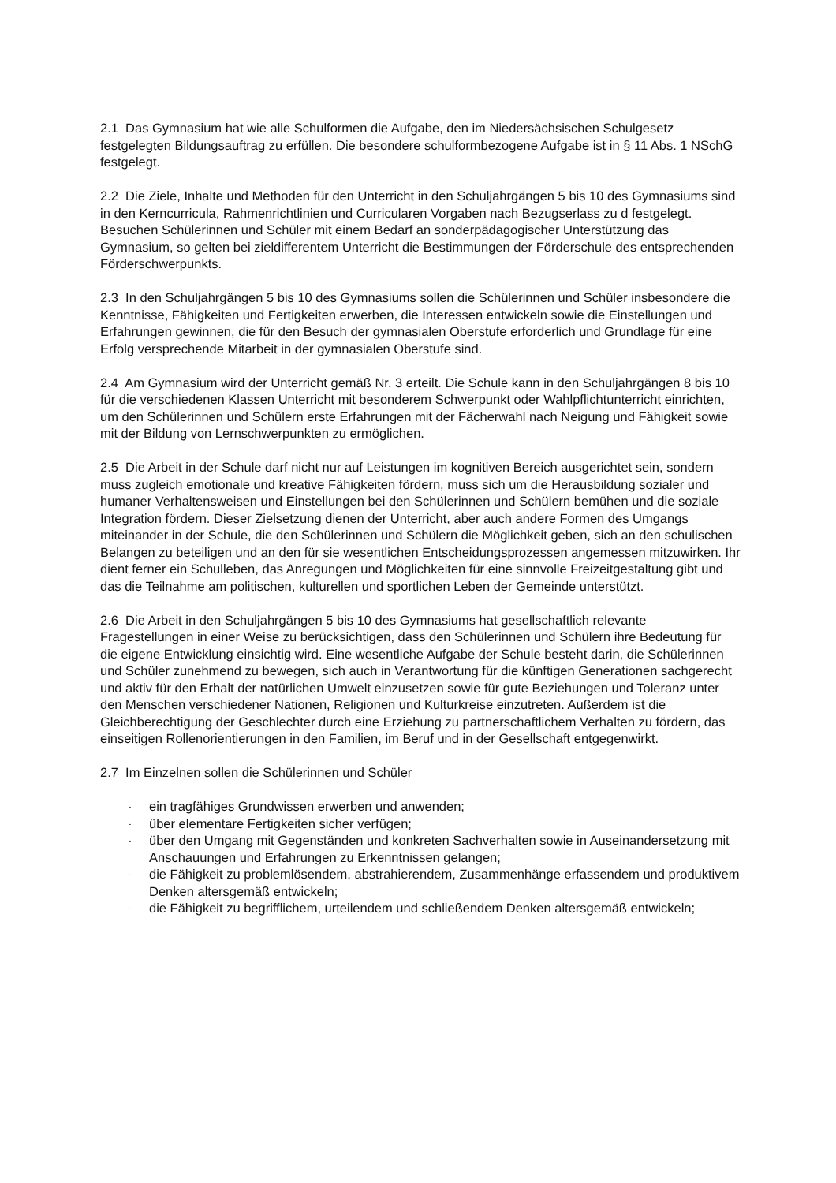2.1 Das Gymnasium hat wie alle Schulformen die Aufgabe, den im Niedersächsischen Schulgesetz festgelegten Bildungsauftrag zu erfüllen. Die besondere schulformbezogene Aufgabe ist in § 11 Abs. 1 NSchG festgelegt.
2.2 Die Ziele, Inhalte und Methoden für den Unterricht in den Schuljahrgängen 5 bis 10 des Gymnasiums sind in den Kerncurricula, Rahmenrichtlinien und Curricularen Vorgaben nach Bezugserlass zu d festgelegt. Besuchen Schülerinnen und Schüler mit einem Bedarf an sonderpädagogischer Unterstützung das Gymnasium, so gelten bei zieldifferentem Unterricht die Bestimmungen der Förderschule des entsprechenden Förderschwerpunkts.
2.3 In den Schuljahrgängen 5 bis 10 des Gymnasiums sollen die Schülerinnen und Schüler insbesondere die Kenntnisse, Fähigkeiten und Fertigkeiten erwerben, die Interessen entwickeln sowie die Einstellungen und Erfahrungen gewinnen, die für den Besuch der gymnasialen Oberstufe erforderlich und Grundlage für eine Erfolg versprechende Mitarbeit in der gymnasialen Oberstufe sind.
2.4 Am Gymnasium wird der Unterricht gemäß Nr. 3 erteilt. Die Schule kann in den Schuljahrgängen 8 bis 10 für die verschiedenen Klassen Unterricht mit besonderem Schwerpunkt oder Wahlpflichtunterricht einrichten, um den Schülerinnen und Schülern erste Erfahrungen mit der Fächerwahl nach Neigung und Fähigkeit sowie mit der Bildung von Lernschwerpunkten zu ermöglichen.
2.5 Die Arbeit in der Schule darf nicht nur auf Leistungen im kognitiven Bereich ausgerichtet sein, sondern muss zugleich emotionale und kreative Fähigkeiten fördern, muss sich um die Herausbildung sozialer und humaner Verhaltensweisen und Einstellungen bei den Schülerinnen und Schülern bemühen und die soziale Integration fördern. Dieser Zielsetzung dienen der Unterricht, aber auch andere Formen des Umgangs miteinander in der Schule, die den Schülerinnen und Schülern die Möglichkeit geben, sich an den schulischen Belangen zu beteiligen und an den für sie wesentlichen Entscheidungsprozessen angemessen mitzuwirken. Ihr dient ferner ein Schulleben, das Anregungen und Möglichkeiten für eine sinnvolle Freizeitgestaltung gibt und das die Teilnahme am politischen, kulturellen und sportlichen Leben der Gemeinde unterstützt.
2.6 Die Arbeit in den Schuljahrgängen 5 bis 10 des Gymnasiums hat gesellschaftlich relevante Fragestellungen in einer Weise zu berücksichtigen, dass den Schülerinnen und Schülern ihre Bedeutung für die eigene Entwicklung einsichtig wird. Eine wesentliche Aufgabe der Schule besteht darin, die Schülerinnen und Schüler zunehmend zu bewegen, sich auch in Verantwortung für die künftigen Generationen sachgerecht und aktiv für den Erhalt der natürlichen Umwelt einzusetzen sowie für gute Beziehungen und Toleranz unter den Menschen verschiedener Nationen, Religionen und Kulturkreise einzutreten. Außerdem ist die Gleichberechtigung der Geschlechter durch eine Erziehung zu partnerschaftlichem Verhalten zu fördern, das einseitigen Rollenorientierungen in den Familien, im Beruf und in der Gesellschaft entgegenwirkt.
2.7 Im Einzelnen sollen die Schülerinnen und Schüler
- ein tragfähiges Grundwissen erwerben und anwenden;
- über elementare Fertigkeiten sicher verfügen;
- über den Umgang mit Gegenständen und konkreten Sachverhalten sowie in Auseinandersetzung mit Anschauungen und Erfahrungen zu Erkenntnissen gelangen;
- die Fähigkeit zu problemlösendem, abstrahierendem, Zusammenhänge erfassendem und produktivem Denken altersgemäß entwickeln;
- die Fähigkeit zu begrifflichem, urteilendem und schließendem Denken altersgemäß entwickeln;